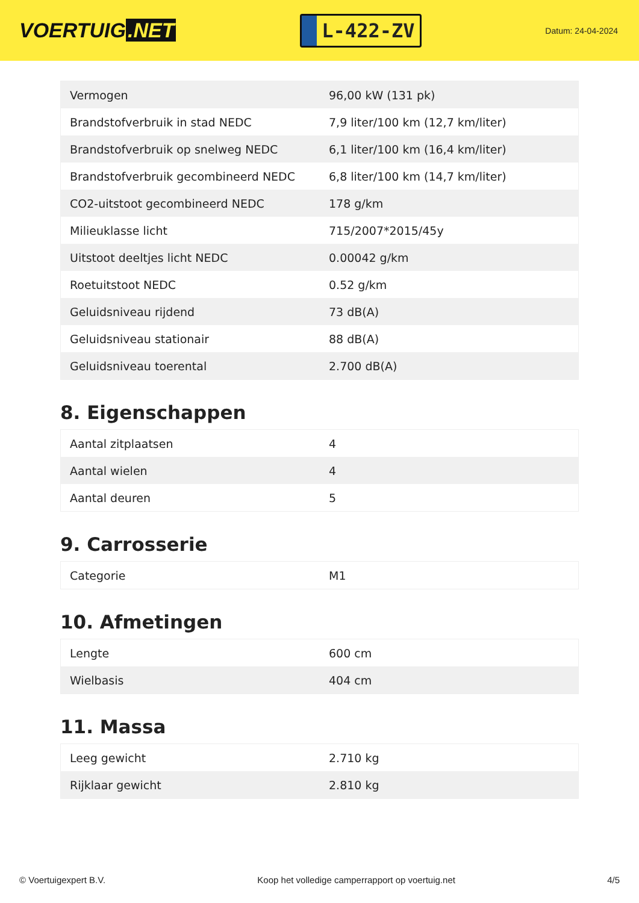VOERTUIG.NET
L-422-ZV
Datum: 24-04-2024
| Vermogen | 96,00 kW (131 pk) |
| Brandstofverbruik in stad NEDC | 7,9 liter/100 km (12,7 km/liter) |
| Brandstofverbruik op snelweg NEDC | 6,1 liter/100 km (16,4 km/liter) |
| Brandstofverbruik gecombineerd NEDC | 6,8 liter/100 km (14,7 km/liter) |
| CO2-uitstoot gecombineerd NEDC | 178 g/km |
| Milieuklasse licht | 715/2007*2015/45y |
| Uitstoot deeltjes licht NEDC | 0.00042 g/km |
| Roetuitstoot NEDC | 0.52 g/km |
| Geluidsniveau rijdend | 73 dB(A) |
| Geluidsniveau stationair | 88 dB(A) |
| Geluidsniveau toerental | 2.700 dB(A) |
8. Eigenschappen
| Aantal zitplaatsen | 4 |
| Aantal wielen | 4 |
| Aantal deuren | 5 |
9. Carrosserie
| Categorie | M1 |
10. Afmetingen
| Lengte | 600 cm |
| Wielbasis | 404 cm |
11. Massa
| Leeg gewicht | 2.710 kg |
| Rijklaar gewicht | 2.810 kg |
© Voertuigexpert B.V. Koop het volledige camperrapport op voertuig.net 4/5